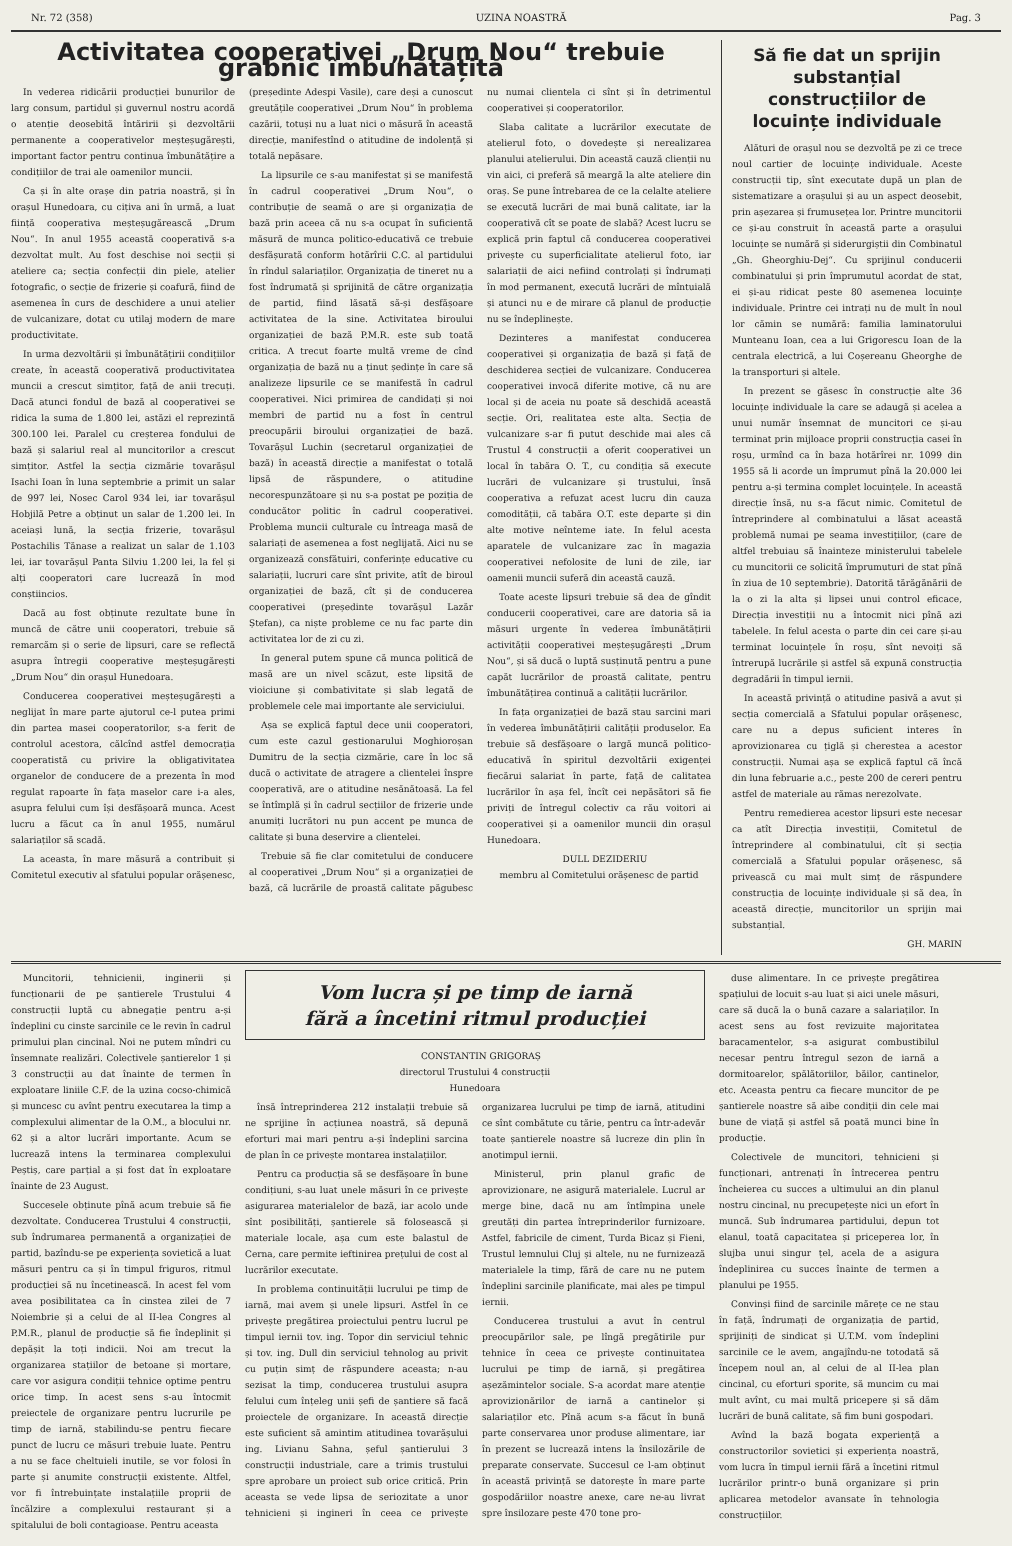Nr. 72 (358) UZINA NOASTRĂ Pag. 3
Activitatea cooperativei „Drum Nou“ trebuie grabnic îmbunătățită
In vederea ridicării producției bunurilor de larg consum, partidul și guvernul nostru acordă o atenție deosebită întăririi și dezvoltării permanente a cooperativelor meșteșugărești, important factor pentru continua îmbunătățire a condițiilor de trai ale oamenilor muncii.
Ca și în alte orașe din patria noastră, și în orașul Hunedoara, cu cițiva ani în urmă, a luat ființă cooperativa meșteșugărească „Drum Nou“. In anul 1955 această cooperativă s-a dezvoltat mult. Au fost deschise noi secții și ateliere ca; secția confecții din piele, atelier fotografic, o secție de frizerie și coafură, fiind de asemenea în curs de deschidere a unui atelier de vulcanizare, dotat cu utilaj modern de mare productivitate.
In urma dezvoltării și îmbunătățirii condițiilor create, în această cooperativă productivitatea muncii a crescut simțitor, față de anii trecuți. Dacă atunci fondul de bază al cooperativei se ridica la suma de 1.800 lei, astăzi el reprezintă 300.100 lei. Paralel cu creșterea fondului de bază și salariul real al muncitorilor a crescut simțitor. Astfel la secția cizmărie tovarășul Isachi Ioan în luna septembrie a primit un salar de 997 lei, Nosec Carol 934 lei, iar tovarășul Hobjilă Petre a obținut un salar de 1.200 lei. In aceiași lună, la secția frizerie, tovarășul Postachilis Tănase a realizat un salar de 1.103 lei, iar tovarășul Panta Silviu 1.200 lei, la fel și alți cooperatori care lucrează în mod conștiincios.
Dacă au fost obținute rezultate bune în muncă de către unii cooperatori, trebuie să remarcăm și o serie de lipsuri, care se reflectă asupra întregii cooperative meșteșugărești „Drum Nou“ din orașul Hunedoara.
Conducerea cooperativei meșteșugărești a neglijat în mare parte ajutorul ce-l putea primi din partea masei cooperatorilor, s-a ferit de controlul acestora, călcînd astfel democrația cooperatistă cu privire la obligativitatea organelor de conducere de a prezenta în mod regulat rapoarte în fața maselor care i-a ales, asupra felului cum își desfășoară munca. Acest lucru a făcut ca în anul 1955, numărul salariaților să scadă.
La aceasta, în mare măsură a contribuit și Comitetul executiv al sfatului popular orășenesc, (președinte Adespi Vasile), care deși a cunoscut greutățile cooperativei „Drum Nou“ în problema cazării, totuși nu a luat nici o măsură în această direcție, manifestînd o atitudine de indolență și totală nepăsare.
La lipsurile ce s-au manifestat și se manifestă în cadrul cooperativei „Drum Nou“, o contribuție de seamă o are și organizația de bază prin aceea că nu s-a ocupat în suficientă măsură de munca politico-educativă ce trebuie desfășurată conform hotărîrii C.C. al partidului în rîndul salariaților. Organizația de tineret nu a fost îndrumată și sprijinită de către organizația de partid, fiind lăsată să-și desfășoare activitatea de la sine. Activitatea biroului organizației de bază P.M.R. este sub toată critica. A trecut foarte multă vreme de cînd organizația de bază nu a ținut ședințe în care să analizeze lipsurile ce se manifestă în cadrul cooperativei. Nici primirea de candidați și noi membri de partid nu a fost în centrul preocupării biroului organizației de bază. Tovarășul Luchin (secretarul organizației de bază) în această direcție a manifestat o totală lipsă de răspundere, o atitudine necorespunzătoare și nu s-a postat pe poziția de conducător politic în cadrul cooperativei. Problema muncii culturale cu întreaga masă de salariați de asemenea a fost neglijată. Aici nu se organizează consfătuiri, conferințe educative cu salariații, lucruri care sînt privite, atît de biroul organizației de bază, cît și de conducerea cooperativei (președinte tovarășul Lazăr Ștefan), ca niște probleme ce nu fac parte din activitatea lor de zi cu zi.
In general putem spune că munca politică de masă are un nivel scăzut, este lipsită de vioiciune și combativitate și slab legată de problemele cele mai importante ale serviciului.
Așa se explică faptul dece unii cooperatori, cum este cazul gestionarului Moghioroșan Dumitru de la secția cizmărie, care în loc să ducă o activitate de atragere a clientelei înspre cooperativă, are o atitudine nesănătoasă. La fel se întîmplă și în cadrul secțiilor de frizerie unde anumiți lucrători nu pun accent pe munca de calitate și buna deservire a clientelei.
Trebuie să fie clar comitetului de conducere al cooperativei „Drum Nou“ și a organizației de bază, că lucrările de proastă calitate păgubesc nu numai clientela ci sînt și în detrimentul cooperativei și cooperatorilor.
Slaba calitate a lucrărilor executate de atelierul foto, o dovedește și nerealizarea planului atelierului. Din această cauză clienții nu vin aici, ci preferă să meargă la alte ateliere din oraș. Se pune întrebarea de ce la celalte ateliere se execută lucrări de mai bună calitate, iar la cooperativă cît se poate de slabă? Acest lucru se explică prin faptul că conducerea cooperativei privește cu superficialitate atelierul foto, iar salariații de aici nefiind controlați și îndrumați în mod permanent, execută lucrări de mîntuială și atunci nu e de mirare că planul de producție nu se îndeplinește.
Dezinteres a manifestat conducerea cooperativei și organizația de bază și față de deschiderea secției de vulcanizare. Conducerea cooperativei invocă diferite motive, că nu are local și de aceia nu poate să deschidă această secție. Ori, realitatea este alta. Secția de vulcanizare s-ar fi putut deschide mai ales că Trustul 4 construcții a oferit cooperativei un local în tabăra O. T., cu condiția să execute lucrări de vulcanizare și trustului, însă cooperativa a refuzat acest lucru din cauza comodității, că tabăra O.T. este departe și din alte motive neînteme iate. In felul acesta aparatele de vulcanizare zac în magazia cooperativei nefolosite de luni de zile, iar oamenii muncii suferă din această cauză.
Toate aceste lipsuri trebuie să dea de gîndit conducerii cooperativei, care are datoria să ia măsuri urgente în vederea îmbunătățirii activității cooperativei meșteșugărești „Drum Nou“, și să ducă o luptă susținută pentru a pune capăt lucrărilor de proastă calitate, pentru îmbunătățirea continuă a calității lucrărilor.
In fața organizației de bază stau sarcini mari în vederea îmbunătățirii calității produselor. Ea trebuie să desfășoare o largă muncă politico-educativă în spiritul dezvoltării exigenței fiecărui salariat în parte, față de calitatea lucrărilor în așa fel, încît cei nepăsători să fie priviți de întregul colectiv ca rău voitori ai cooperativei și a oamenilor muncii din orașul Hunedoara.
DULL DEZIDERIU
membru al Comitetului orășenesc de partid
Să fie dat un sprijin substanțial construcțiilor de locuințe individuale
Alături de orașul nou se dezvoltă pe zi ce trece noul cartier de locuințe individuale. Aceste construcții tip, sînt executate după un plan de sistematizare a orașului și au un aspect deosebit, prin așezarea și frumusețea lor. Printre muncitorii ce și-au construit în această parte a orașului locuințe se numără și siderurgiștii din Combinatul „Gh. Gheorghiu-Dej“. Cu sprijinul conducerii combinatului și prin împrumutul acordat de stat, ei și-au ridicat peste 80 asemenea locuințe individuale. Printre cei intrați nu de mult în noul lor cămin se numără: familia laminatorului Munteanu Ioan, cea a lui Grigorescu Ioan de la centrala electrică, a lui Coșereanu Gheorghe de la transporturi și altele.
In prezent se găsesc în construcție alte 36 locuințe individuale la care se adaugă și acelea a unui număr însemnat de muncitori ce și-au terminat prin mijloace proprii construcția casei în roșu, urmînd ca în baza hotărîrei nr. 1099 din 1955 să li acorde un împrumut pînă la 20.000 lei pentru a-și termina complet locuințele. In această direcție însă, nu s-a făcut nimic. Comitetul de întreprindere al combinatului a lăsat această problemă numai pe seama investițiilor, (care de altfel trebuiau să înainteze ministerului tabelele cu muncitorii ce solicită împrumuturi de stat pînă în ziua de 10 septembrie). Datorită tărăgănării de la o zi la alta și lipsei unui control eficace, Direcția investiții nu a întocmit nici pînă azi tabelele. In felul acesta o parte din cei care și-au terminat locuințele în roșu, sînt nevoiți să întrerupă lucrările și astfel să expună construcția degradării în timpul iernii.
In această privință o atitudine pasivă a avut și secția comercială a Sfatului popular orășenesc, care nu a depus suficient interes în aprovizionarea cu țiglă și cherestea a acestor construcții. Numai așa se explică faptul că încă din luna februarie a.c., peste 200 de cereri pentru astfel de materiale au rămas nerezolvate.
Pentru remedierea acestor lipsuri este necesar ca atît Direcția investiții, Comitetul de întreprindere al combinatului, cît și secția comercială a Sfatului popular orășenesc, să privească cu mai mult simț de răspundere construcția de locuințe individuale și să dea, în această direcție, muncitorilor un sprijin mai substanțial.
GH. MARIN
Muncitorii, tehnicienii, inginerii și funcționarii de pe șantierele Trustului 4 construcții luptă cu abnegație pentru a-și îndeplini cu cinste sarcinile ce le revin în cadrul primului plan cincinal. Noi ne putem mîndri cu însemnate realizări. Colectivele șantierelor 1 și 3 construcții au dat înainte de termen în exploatare liniile C.F. de la uzina cocso-chimică și muncesc cu avînt pentru executarea la timp a complexului alimentar de la O.M., a blocului nr. 62 și a altor lucrări importante. Acum se lucrează intens la terminarea complexului Peștiș, care parțial a și fost dat în exploatare înainte de 23 August.
Succesele obținute pînă acum trebuie să fie dezvoltate. Conducerea Trustului 4 construcții, sub îndrumarea permanentă a organizației de partid, bazîndu-se pe experiența sovietică a luat măsuri pentru ca și în timpul friguros, ritmul producției să nu încetinească. In acest fel vom avea posibilitatea ca în cinstea zilei de 7 Noiembrie și a celui de al II-lea Congres al P.M.R., planul de producție să fie îndeplinit și depășit la toți indicii. Noi am trecut la organizarea stațiilor de betoane și mortare, care vor asigura condiții tehnice optime pentru orice timp. In acest sens s-au întocmit preiectele de organizare pentru lucrurile pe timp de iarnă, stabilindu-se pentru fiecare punct de lucru ce măsuri trebuie luate. Pentru a nu se face cheltuieli inutile, se vor folosi în parte și anumite construcții existente. Altfel, vor fi întrebuințate instalațiile proprii de încălzire a complexului restaurant și a spitalului de boli contagioase. Pentru aceasta
Vom lucra și pe timp de iarnă
fără a încetini ritmul producției
CONSTANTIN GRIGORAȘ
directorul Trustului 4 construcții
Hunedoara
însă întreprinderea 212 instalații trebuie să ne sprijine în acțiunea noastră, să depună eforturi mai mari pentru a-și îndeplini sarcina de plan în ce privește montarea instalațiilor.
Pentru ca producția să se desfășoare în bune condițiuni, s-au luat unele măsuri în ce privește asigurarea materialelor de bază, iar acolo unde sînt posibilități, șantierele să folosească și materiale locale, așa cum este balastul de Cerna, care permite ieftinirea prețului de cost al lucrărilor executate.
In problema continuității lucrului pe timp de iarnă, mai avem și unele lipsuri. Astfel în ce privește pregătirea proiectului pentru lucrul pe timpul iernii tov. ing. Topor din serviciul tehnic și tov. ing. Dull din serviciul tehnolog au privit cu puțin simț de răspundere aceasta; n-au sezisat la timp, conducerea trustului asupra felului cum înțeleg unii șefi de șantiere să facă proiectele de organizare. In această direcție este suficient să amintim atitudinea tovarășului ing. Livianu Sahna, șeful șantierului 3 construcții industriale, care a trimis trustului spre aprobare un proiect sub orice critică. Prin aceasta se vede lipsa de seriozitate a unor tehnicieni și ingineri în ceea ce privește organizarea lucrului pe timp de iarnă, atitudini ce sînt combătute cu tărie, pentru ca într-adevăr toate șantierele noastre să lucreze din plin în anotimpul iernii.
Ministerul, prin planul grafic de aprovizionare, ne asigură materialele. Lucrul ar merge bine, dacă nu am întîmpina unele greutăți din partea întreprinderilor furnizoare. Astfel, fabricile de ciment, Turda Bicaz și Fieni, Trustul lemnului Cluj și altele, nu ne furnizează materialele la timp, fără de care nu ne putem îndeplini sarcinile planificate, mai ales pe timpul iernii.
Conducerea trustului a avut în centrul preocupărilor sale, pe lîngă pregătirile pur tehnice în ceea ce privește continuitatea lucrului pe timp de iarnă, și pregătirea așezămintelor sociale. S-a acordat mare atenție aprovizionărilor de iarnă a cantinelor și salariaților etc. Pînă acum s-a făcut în bună parte conservarea unor produse alimentare, iar în prezent se lucrează intens la însilozările de preparate conservate. Succesul ce l-am obținut în această privință se datorește în mare parte gospodăriilor noastre anexe, care ne-au livrat spre însilozare peste 470 tone pro-
duse alimentare. In ce privește pregătirea spațiului de locuit s-au luat și aici unele măsuri, care să ducă la o bună cazare a salariaților. In acest sens au fost revizuite majoritatea baracamentelor, s-a asigurat combustibilul necesar pentru întregul sezon de iarnă a dormitoarelor, spălătoriilor, băilor, cantinelor, etc. Aceasta pentru ca fiecare muncitor de pe șantierele noastre să aibe condiții din cele mai bune de viață și astfel să poată munci bine în producție.
Colectivele de muncitori, tehnicieni și funcționari, antrenați în întrecerea pentru încheierea cu succes a ultimului an din planul nostru cincinal, nu precupețește nici un efort în muncă. Sub îndrumarea partidului, depun tot elanul, toată capacitatea și priceperea lor, în slujba unui singur țel, acela de a asigura îndeplinirea cu succes înainte de termen a planului pe 1955.
Convinși fiind de sarcinile mărețe ce ne stau în față, îndrumați de organizația de partid, sprijiniți de sindicat și U.T.M. vom îndeplini sarcinile ce le avem, angajîndu-ne totodată să începem noul an, al celui de al II-lea plan cincinal, cu eforturi sporite, să muncim cu mai mult avînt, cu mai multă pricepere și să dăm lucrări de bună calitate, să fim buni gospodari.
Avînd la bază bogata experiență a constructorilor sovietici și experiența noastră, vom lucra în timpul iernii fără a încetini ritmul lucrărilor printr-o bună organizare și prin aplicarea metodelor avansate în tehnologia construcțiilor.